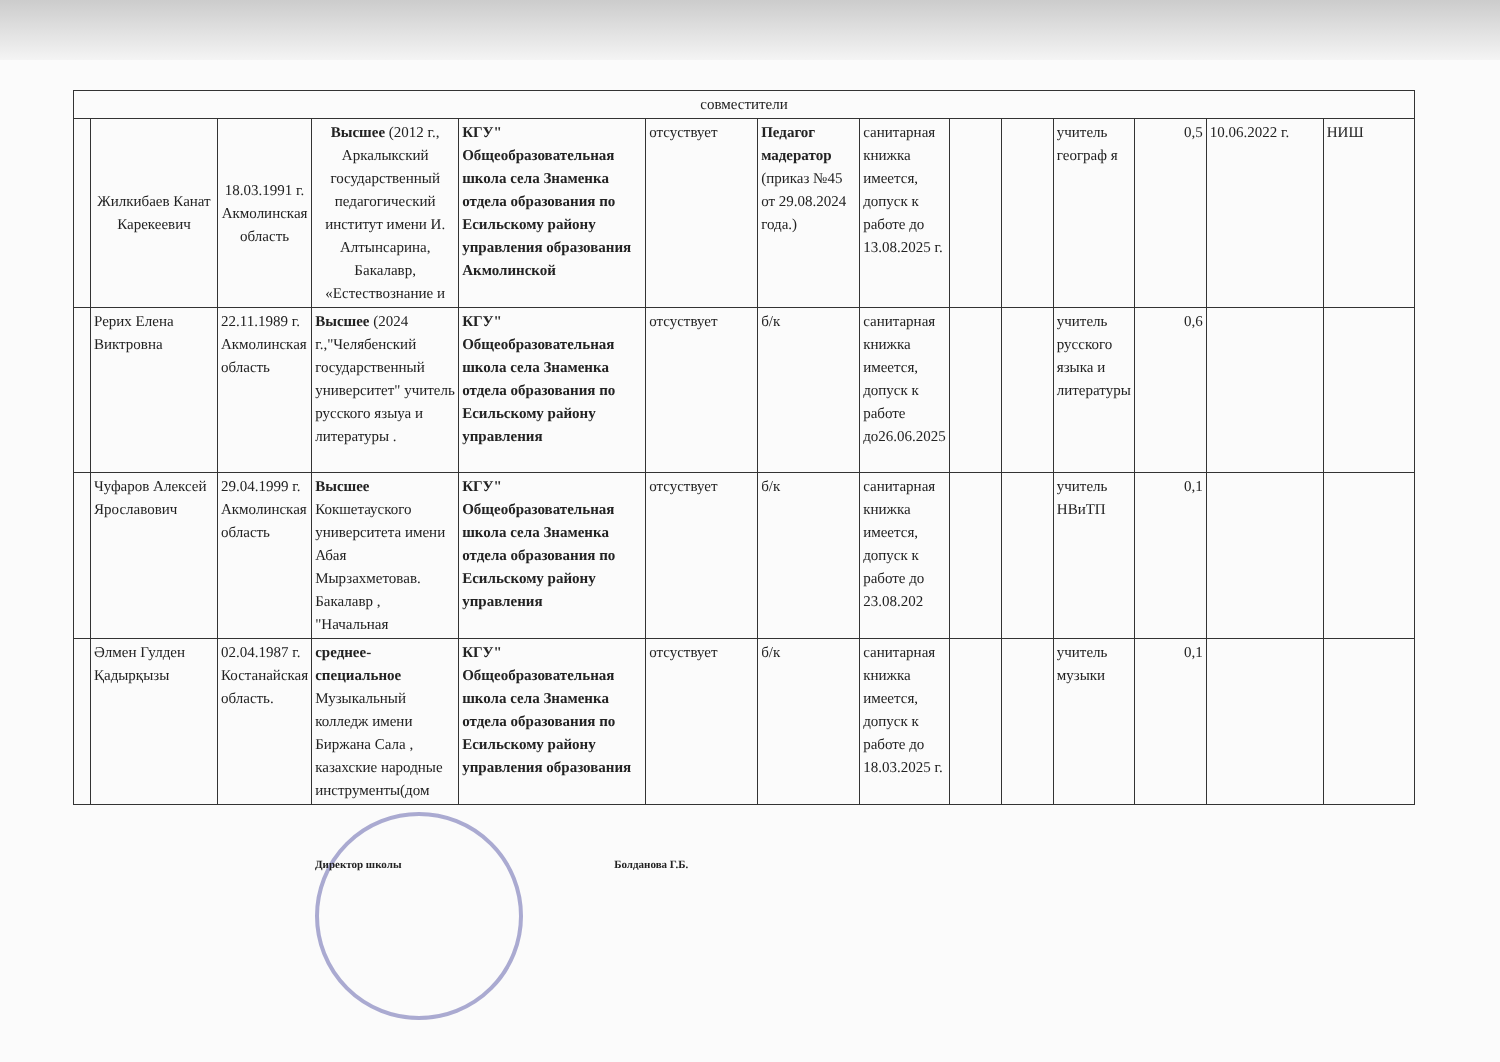| совместители | | | | | | | | | | | | | |
| --- | --- | --- | --- | --- | --- | --- | --- | --- | --- | --- | --- | --- | --- |
| | Жилкибаев Канат Карекеевич | 18.03.1991 г. Акмолинская область | Высшее (2012 г., Аркалыкский государственный педагогический институт имени И. Алтынсарина, Бакалавр, «Естествознание и | КГУ" Общеобразовательная школа села Знаменка отдела образования по Есильскому району управления образования Акмолинской | отсуствует | Педагог мадератор (приказ №45 от 29.08.2024 года.) | санитарная книжка имеется, допуск к работе до 13.08.2025 г. | | | учитель географ я | 0,5 | 10.06.2022 г. | НИШ |
| | Рерих Елена Виктровна | 22.11.1989 г. Акмолинская область | Высшее (2024 г.,"Челябенский государственный университет" учитель русского языуа и литературы . | КГУ" Общеобразовательная школа села Знаменка отдела образования по Есильскому району управления | отсуствует | б/к | санитарная книжка имеется, допуск к работе до26.06.2025 | | | учитель русского языка и литературы | 0,6 | | |
| | Чуфаров Алексей Ярославович | 29.04.1999 г. Акмолинская область | Высшее Кокшетауского университета имени Абая Мырзахметовав. Бакалавр , "Начальная | КГУ" Общеобразовательная школа села Знаменка отдела образования по Есильскому району управления | отсуствует | б/к | санитарная книжка имеется, допуск к работе до 23.08.202 | | | учитель НВиТП | 0,1 | | |
| | Әлмен Гулден Қадырқызы | 02.04.1987 г. Костанайская область. | среднее-специальное Музыкальный колледж имени Биржана Сала , казахские народные инструменты(дом | КГУ" Общеобразовательная школа села Знаменка отдела образования по Есильскому району управления образования | отсуствует | б/к | санитарная книжка имеется, допуск к работе до 18.03.2025 г. | | | учитель музыки | 0,1 | | |
Директор школы Болданова Г.Б.